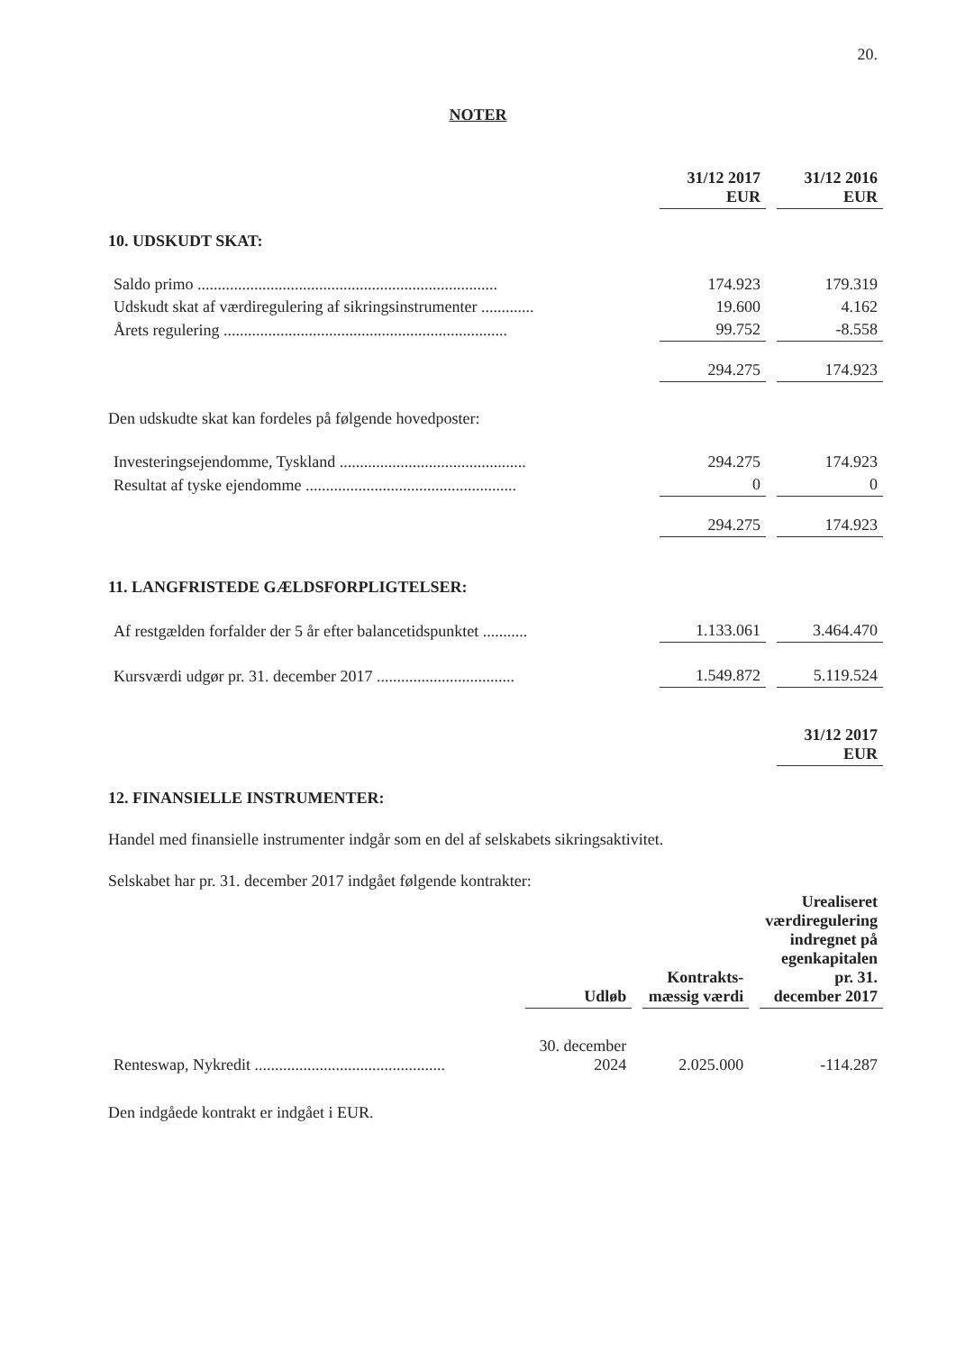20.
NOTER
| | 31/12 2017 EUR | | 31/12 2016 EUR |
10. UDSKUDT SKAT:
| Saldo primo .......................................................................... | 174.923 | | 179.319 |
| Udskudt skat af værdiregulering af sikringsinstrumenter ............. | 19.600 | | 4.162 |
| Årets regulering ...................................................................... | 99.752 | | -8.558 |
| | 294.275 | | 174.923 |
Den udskudte skat kan fordeles på følgende hovedposter:
| Investeringsejendomme, Tyskland .............................................. | 294.275 | | 174.923 |
| Resultat af tyske ejendomme .................................................... | 0 | | 0 |
| | 294.275 | | 174.923 |
11. LANGFRISTEDE GÆLDSFORPLIGTELSER:
| Af restgælden forfalder der 5 år efter balancetidspunktet ........... | 1.133.061 | | 3.464.470 |
| Kursværdi udgør pr. 31. december 2017 .................................. | 1.549.872 | | 5.119.524 |
| | 31/12 2017 EUR |
12. FINANSIELLE INSTRUMENTER:
Handel med finansielle instrumenter indgår som en del af selskabets sikringsaktivitet.
Selskabet har pr. 31. december 2017 indgået følgende kontrakter:
| | Udløb | | Kontrakts- mæssig værdi | | Urealiseret værdiregulering indregnet på egenkapitalen pr. 31. december 2017 |
| Renteswap, Nykredit ............................................... | 30. december 2024 | | 2.025.000 | | -114.287 |
Den indgåede kontrakt er indgået i EUR.